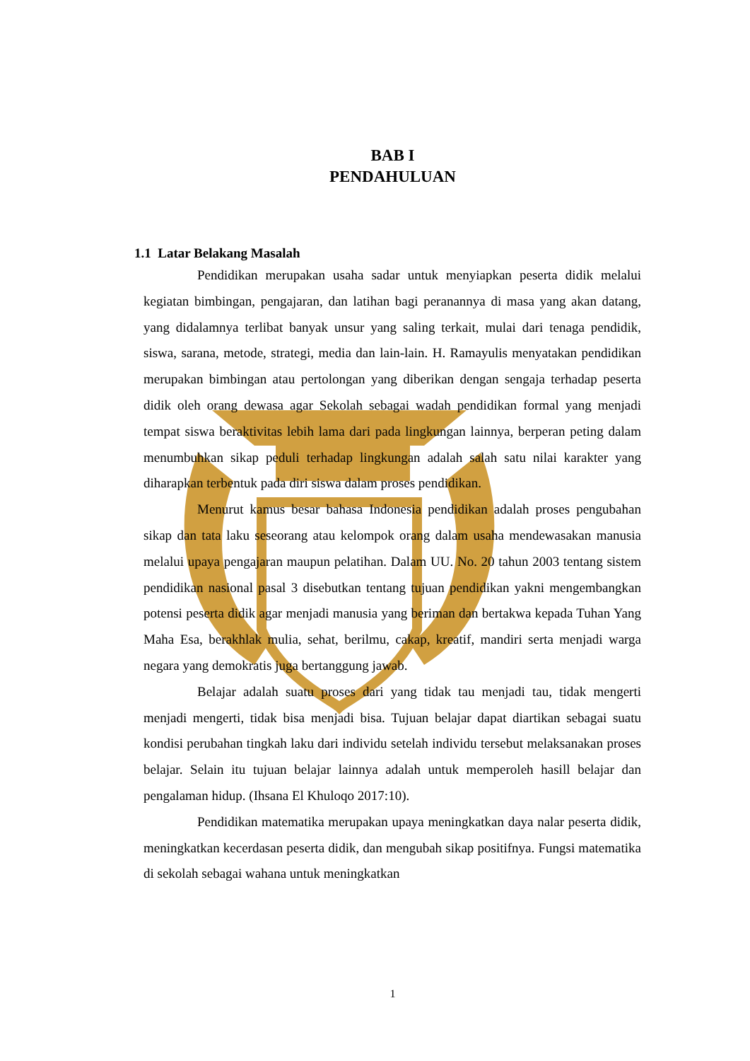BAB I
PENDAHULUAN
1.1 Latar Belakang Masalah
Pendidikan merupakan usaha sadar untuk menyiapkan peserta didik melalui kegiatan bimbingan, pengajaran, dan latihan bagi peranannya di masa yang akan datang, yang didalamnya terlibat banyak unsur yang saling terkait, mulai dari tenaga pendidik, siswa, sarana, metode, strategi, media dan lain-lain. H. Ramayulis menyatakan pendidikan merupakan bimbingan atau pertolongan yang diberikan dengan sengaja terhadap peserta didik oleh orang dewasa agar Sekolah sebagai wadah pendidikan formal yang menjadi tempat siswa beraktivitas lebih lama dari pada lingkungan lainnya, berperan peting dalam menumbuhkan sikap peduli terhadap lingkungan adalah salah satu nilai karakter yang diharapkan terbentuk pada diri siswa dalam proses pendidikan.
Menurut kamus besar bahasa Indonesia pendidikan adalah proses pengubahan sikap dan tata laku seseorang atau kelompok orang dalam usaha mendewasakan manusia melalui upaya pengajaran maupun pelatihan. Dalam UU. No. 20 tahun 2003 tentang sistem pendidikan nasional pasal 3 disebutkan tentang tujuan pendidikan yakni mengembangkan potensi peserta didik agar menjadi manusia yang beriman dan bertakwa kepada Tuhan Yang Maha Esa, berakhlak mulia, sehat, berilmu, cakap, kreatif, mandiri serta menjadi warga negara yang demokratis juga bertanggung jawab.
Belajar adalah suatu proses dari yang tidak tau menjadi tau, tidak mengerti menjadi mengerti, tidak bisa menjadi bisa. Tujuan belajar dapat diartikan sebagai suatu kondisi perubahan tingkah laku dari individu setelah individu tersebut melaksanakan proses belajar. Selain itu tujuan belajar lainnya adalah untuk memperoleh hasill belajar dan pengalaman hidup. (Ihsana El Khuloqo 2017:10).
Pendidikan matematika merupakan upaya meningkatkan daya nalar peserta didik, meningkatkan kecerdasan peserta didik, dan mengubah sikap positifnya. Fungsi matematika di sekolah sebagai wahana untuk meningkatkan
1